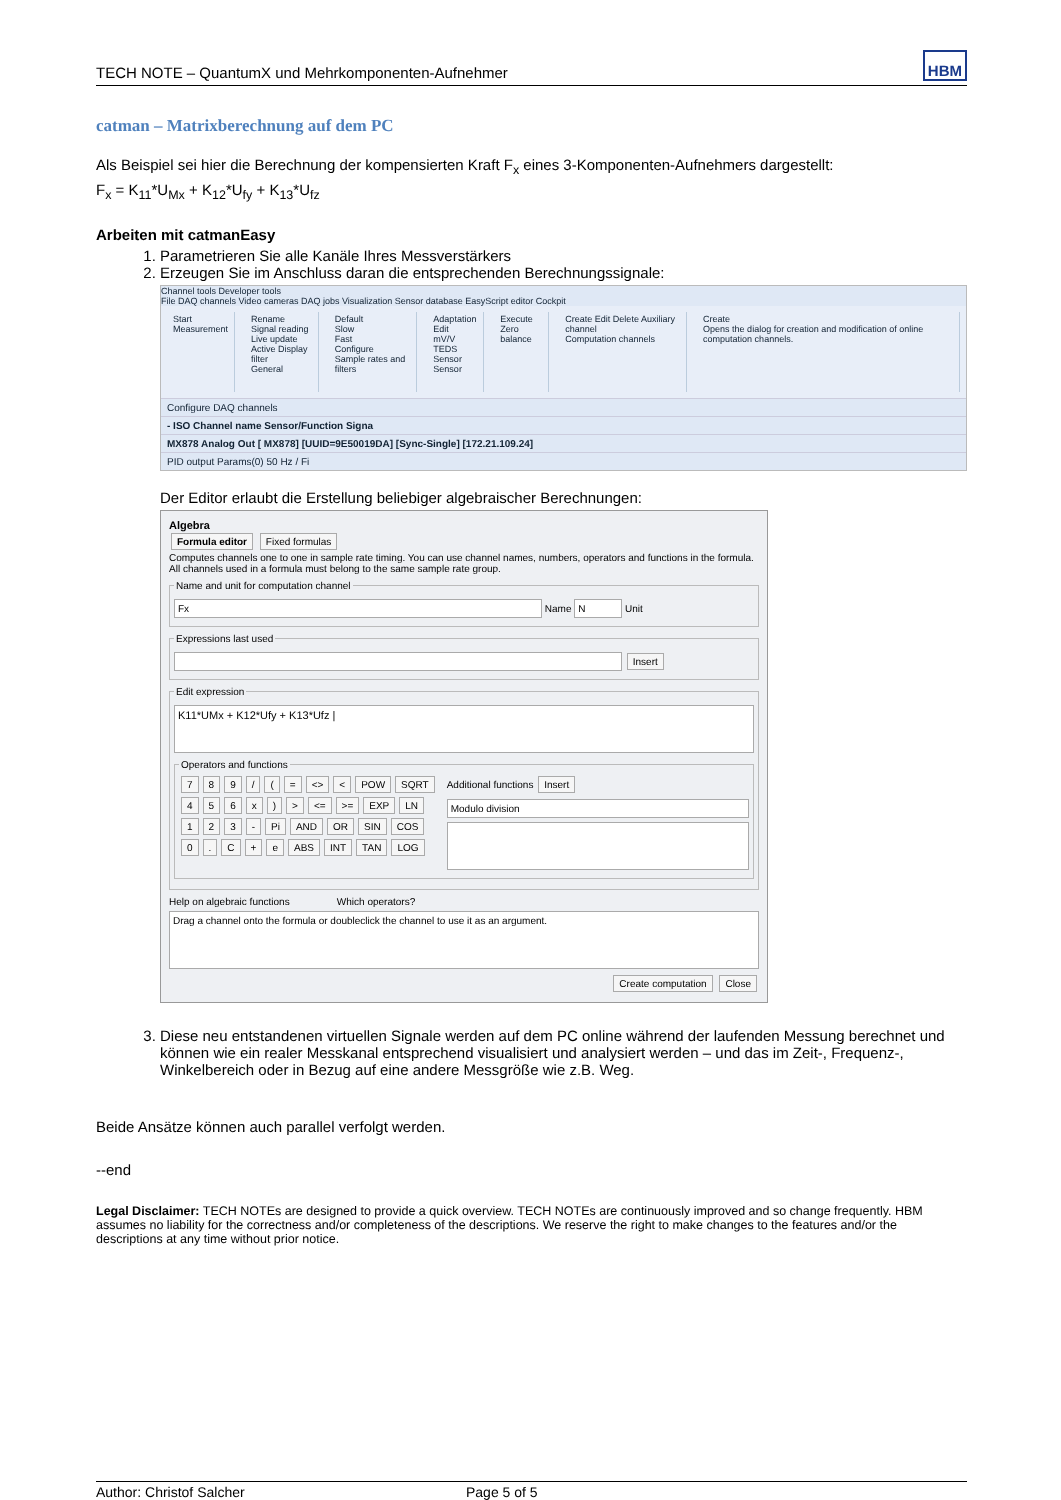TECH NOTE – QuantumX und Mehrkomponenten-Aufnehmer HBM
catman – Matrixberechnung auf dem PC
Als Beispiel sei hier die Berechnung der kompensierten Kraft F<sub>x</sub> eines 3-Komponenten-Aufnehmers dargestellt:
F<sub>x</sub> = K<sub>11</sub>*U<sub>Mx</sub> + K<sub>12</sub>*U<sub>fy</sub> + K<sub>13</sub>*U<sub>fz</sub>
Arbeiten mit catmanEasy
1. Parametrieren Sie alle Kanäle Ihres Messverstärkers
2. Erzeugen Sie im Anschluss daran die entsprechenden Berechnungssignale:
Channel tools Developer tools
File DAQ channels Video cameras DAQ jobs Visualization Sensor database EasyScript editor Cockpit
Start
Measurement
Rename
Signal reading
Live update
Active Display filter
General
Default
Slow
Fast
Configure
Sample rates and filters
Adaptation
Edit
mV/V
TEDS Sensor
Sensor
Execute
Zero balance
Create Edit Delete Auxiliary channel
Computation channels
Create
Opens the dialog for creation and modification of online computation channels.
Configure DAQ channels
- ISO Channel name Sensor/Function Signa
MX878 Analog Out [ MX878] [UUID=9E50019DA] [Sync-Single] [172.21.109.24]
PID output Params(0) 50 Hz / Fi
Der Editor erlaubt die Erstellung beliebiger algebraischer Berechnungen:
Algebra
Formula editor Fixed formulas
Computes channels one to one in sample rate timing. You can use channel names, numbers, operators and functions in the formula. All channels used in a formula must belong to the same sample rate group.
Name and unit for computation channel Fx Name N Unit Expressions last used Insert Edit expression
K11*UMx + K12*Ufy + K13*Ufz |
Operators and functions
789 / (= <> < POW SQRT
456 x) > <= >= EXP LN
123 - Pi AND OR SIN COS
0. C + e ABS INT TAN LOG
Additional functions Insert
Modulo division
Help on algebraic functions Which operators?
Drag a channel onto the formula or doubleclick the channel to use it as an argument.
Create computation Close
3. Diese neu entstandenen virtuellen Signale werden auf dem PC online während der laufenden Messung berechnet und können wie ein realer Messkanal entsprechend visualisiert und analysiert werden – und das im Zeit-, Frequenz-, Winkelbereich oder in Bezug auf eine andere Messgröße wie z.B. Weg.
Beide Ansätze können auch parallel verfolgt werden.
--end
Legal Disclaimer: TECH NOTEs are designed to provide a quick overview. TECH NOTEs are continuously improved and so change frequently. HBM assumes no liability for the correctness and/or completeness of the descriptions. We reserve the right to make changes to the features and/or the descriptions at any time without prior notice.
Author: Christof Salcher Page 5 of 5